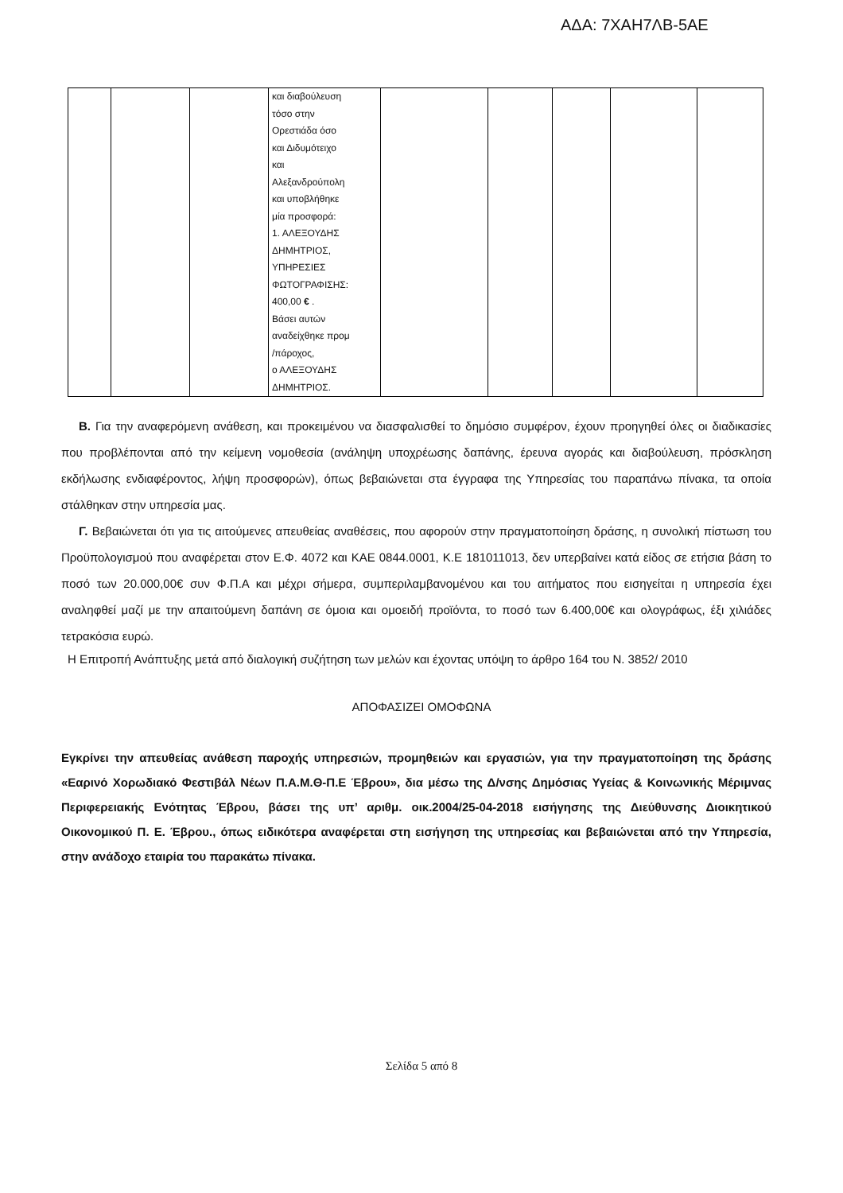ΑΔΑ: 7ΧΑΗ7ΛΒ-5ΑΕ
| | | | και διαβούλευση τόσο στην Ορεστιάδα όσο και Διδυμότειχο και Αλεξανδρούπολη και υποβλήθηκε μία προσφορά: 1. ΑΛΕΞΟΥΔΗΣ ΔΗΜΗΤΡΙΟΣ, ΥΠΗΡΕΣΙΕΣ ΦΩΤΟΓΡΑΦΙΣΗΣ: 400,00 € . Βάσει αυτών αναδείχθηκε προμ /πάροχος, ο ΑΛΕΞΟΥΔΗΣ ΔΗΜΗΤΡΙΟΣ. | | | | | |
Β. Για την αναφερόμενη ανάθεση, και προκειμένου να διασφαλισθεί το δημόσιο συμφέρον, έχουν προηγηθεί όλες οι διαδικασίες που προβλέπονται από την κείμενη νομοθεσία (ανάληψη υποχρέωσης δαπάνης, έρευνα αγοράς και διαβούλευση, πρόσκληση εκδήλωσης ενδιαφέροντος, λήψη προσφορών), όπως βεβαιώνεται στα έγγραφα της Υπηρεσίας του παραπάνω πίνακα, τα οποία στάλθηκαν στην υπηρεσία μας.
Γ. Βεβαιώνεται ότι για τις αιτούμενες απευθείας αναθέσεις, που αφορούν στην πραγματοποίηση δράσης, η συνολική πίστωση του Προϋπολογισμού που αναφέρεται στον Ε.Φ. 4072 και ΚΑΕ 0844.0001, Κ.Ε 181011013, δεν υπερβαίνει κατά είδος σε ετήσια βάση το ποσό των 20.000,00€ συν Φ.Π.Α και μέχρι σήμερα, συμπεριλαμβανομένου και του αιτήματος που εισηγείται η υπηρεσία έχει αναληφθεί μαζί με την απαιτούμενη δαπάνη σε όμοια και ομοειδή προϊόντα, το ποσό των 6.400,00€ και ολογράφως, έξι χιλιάδες τετρακόσια ευρώ.
Η Επιτροπή Ανάπτυξης μετά από διαλογική συζήτηση των μελών και έχοντας υπόψη το άρθρο 164 του Ν. 3852/ 2010
ΑΠΟΦΑΣΙΖΕΙ ΟΜΟΦΩΝΑ
Εγκρίνει την απευθείας ανάθεση παροχής υπηρεσιών, προμηθειών και εργασιών, για την πραγματοποίηση της δράσης «Εαρινό Χορωδιακό Φεστιβάλ Νέων Π.Α.Μ.Θ-Π.Ε Έβρου», δια μέσω της Δ/νσης Δημόσιας Υγείας & Κοινωνικής Μέριμνας Περιφερειακής Ενότητας Έβρου, βάσει της υπ’ αριθμ. οικ.2004/25-04-2018 εισήγησης της Διεύθυνσης Διοικητικού Οικονομικού Π. Ε. Έβρου., όπως ειδικότερα αναφέρεται στη εισήγηση της υπηρεσίας και βεβαιώνεται από την Υπηρεσία, στην ανάδοχο εταιρία του παρακάτω πίνακα.
Σελίδα 5 από 8